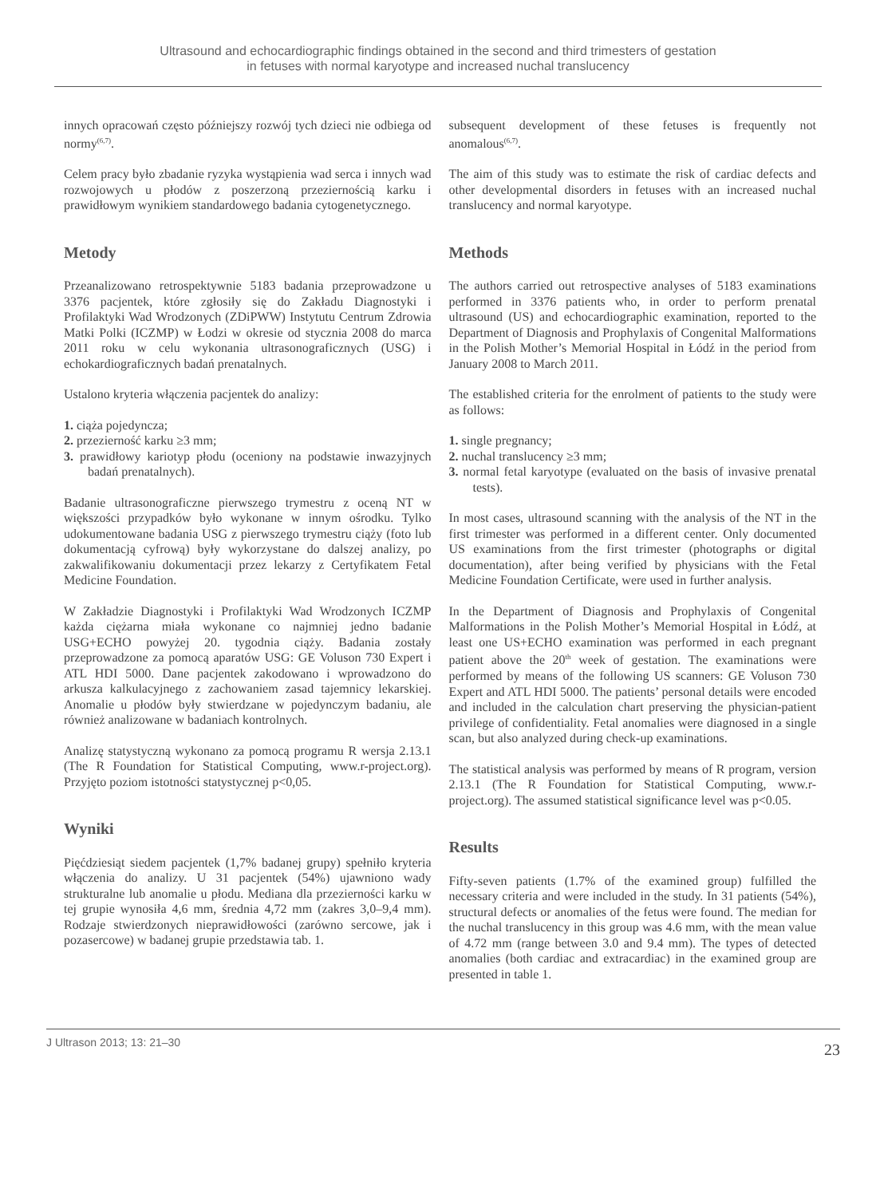Ultrasound and echocardiographic findings obtained in the second and third trimesters of gestation
in fetuses with normal karyotype and increased nuchal translucency
innych opracowań często późniejszy rozwój tych dzieci nie odbiega od normy<sup>(6,7)</sup>.
Celem pracy było zbadanie ryzyka wystąpienia wad serca i innych wad rozwojowych u płodów z poszerzoną przezier­nością karku i prawidłowym wynikiem standardowego badania cytogenetycznego.
Metody
Przeanalizowano retrospektywnie 5183 badania przeprowadzone u 3376 pacjentek, które zgłosiły się do Zakładu Diagnostyki i Profilaktyki Wad Wrodzonych (ZDiPWW) Instytutu Centrum Zdrowia Matki Polki (ICZMP) w Łodzi w okresie od stycznia 2008 do marca 2011 roku w celu wykonania ultrasonograficznych (USG) i echokardiograficznych badań prenatalnych.
Ustalono kryteria włączenia pacjentek do analizy:
1. ciąża pojedyncza;
2. przezierność karku ≥3 mm;
3. prawidłowy kariotyp płodu (oceniony na podstawie inwazyjnych badań prenatalnych).
Badanie ultrasonograficzne pierwszego trymestru z oceną NT w większości przypadków było wykonane w innym ośrodku. Tylko udokumentowane badania USG z pierwszego trymestru ciąży (foto lub dokumentacją cyfrową) były wykorzystane do dalszej analizy, po zakwalifikowaniu dokumentacji przez lekarzy z Certyfikatem Fetal Medicine Foundation.
W Zakładzie Diagnostyki i Profilaktyki Wad Wrodzonych ICZMP każda ciężarna miała wykonane co najmniej jedno badanie USG+ECHO powyżej 20. tygodnia ciąży. Badania zostały przeprowadzone za pomocą aparatów USG: GE Voluson 730 Expert i ATL HDI 5000. Dane pacjentek zakodowano i wprowadzono do arkusza kalkulacyjnego z zachowaniem zasad tajemnicy lekarskiej. Anomalie u płodów były stwierdzane w pojedynczym badaniu, ale również analizowane w badaniach kontrolnych.
Analizę statystyczną wykonano za pomocą programu R wersja 2.13.1 (The R Foundation for Statistical Computing, www.r-project.org). Przyjęto poziom istotności statystycznej p<0,05.
Wyniki
Pięćdziesiąt siedem pacjentek (1,7% badanej grupy) spełniło kryteria włączenia do analizy. U 31 pacjentek (54%) ujawniono wady strukturalne lub anomalie u płodu. Mediana dla przezierności karku w tej grupie wynosiła 4,6 mm, średnia 4,72 mm (zakres 3,0–9,4 mm). Rodzaje stwierdzonych nieprawidłowości (zarówno sercowe, jak i pozasercowe) w badanej grupie przedstawia tab. 1.
subsequent development of these fetuses is frequently not anomalous<sup>(6,7)</sup>.
The aim of this study was to estimate the risk of cardiac defects and other developmental disorders in fetuses with an increased nuchal translucency and normal karyotype.
Methods
The authors carried out retrospective analyses of 5183 examinations performed in 3376 patients who, in order to perform prenatal ultrasound (US) and echocardiographic examination, reported to the Department of Diagnosis and Prophylaxis of Congenital Malformations in the Polish Mother’s Memorial Hospital in Łódź in the period from January 2008 to March 2011.
The established criteria for the enrolment of patients to the study were as follows:
1. single pregnancy;
2. nuchal translucency ≥3 mm;
3. normal fetal karyotype (evaluated on the basis of invasive prenatal tests).
In most cases, ultrasound scanning with the analysis of the NT in the first trimester was performed in a different center. Only documented US examinations from the first trimester (photographs or digital documentation), after being verified by physicians with the Fetal Medicine Foundation Certificate, were used in further analysis.
In the Department of Diagnosis and Prophylaxis of Congenital Malformations in the Polish Mother’s Memorial Hospital in Łódź, at least one US+ECHO examination was performed in each pregnant patient above the 20<sup>th</sup> week of gestation. The examinations were performed by means of the following US scanners: GE Voluson 730 Expert and ATL HDI 5000. The patients’ personal details were encoded and included in the calculation chart preserving the physician-patient privilege of confidentiality. Fetal anomalies were diagnosed in a single scan, but also analyzed during check-up examinations.
The statistical analysis was performed by means of R program, version 2.13.1 (The R Foundation for Statistical Computing, www.r-project.org). The assumed statistical significance level was p<0.05.
Results
Fifty-seven patients (1.7% of the examined group) fulfilled the necessary criteria and were included in the study. In 31 patients (54%), structural defects or anomalies of the fetus were found. The median for the nuchal translucency in this group was 4.6 mm, with the mean value of 4.72 mm (range between 3.0 and 9.4 mm). The types of detected anomalies (both cardiac and extracardiac) in the examined group are presented in table 1.
J Ultrason 2013; 13: 21–30 23